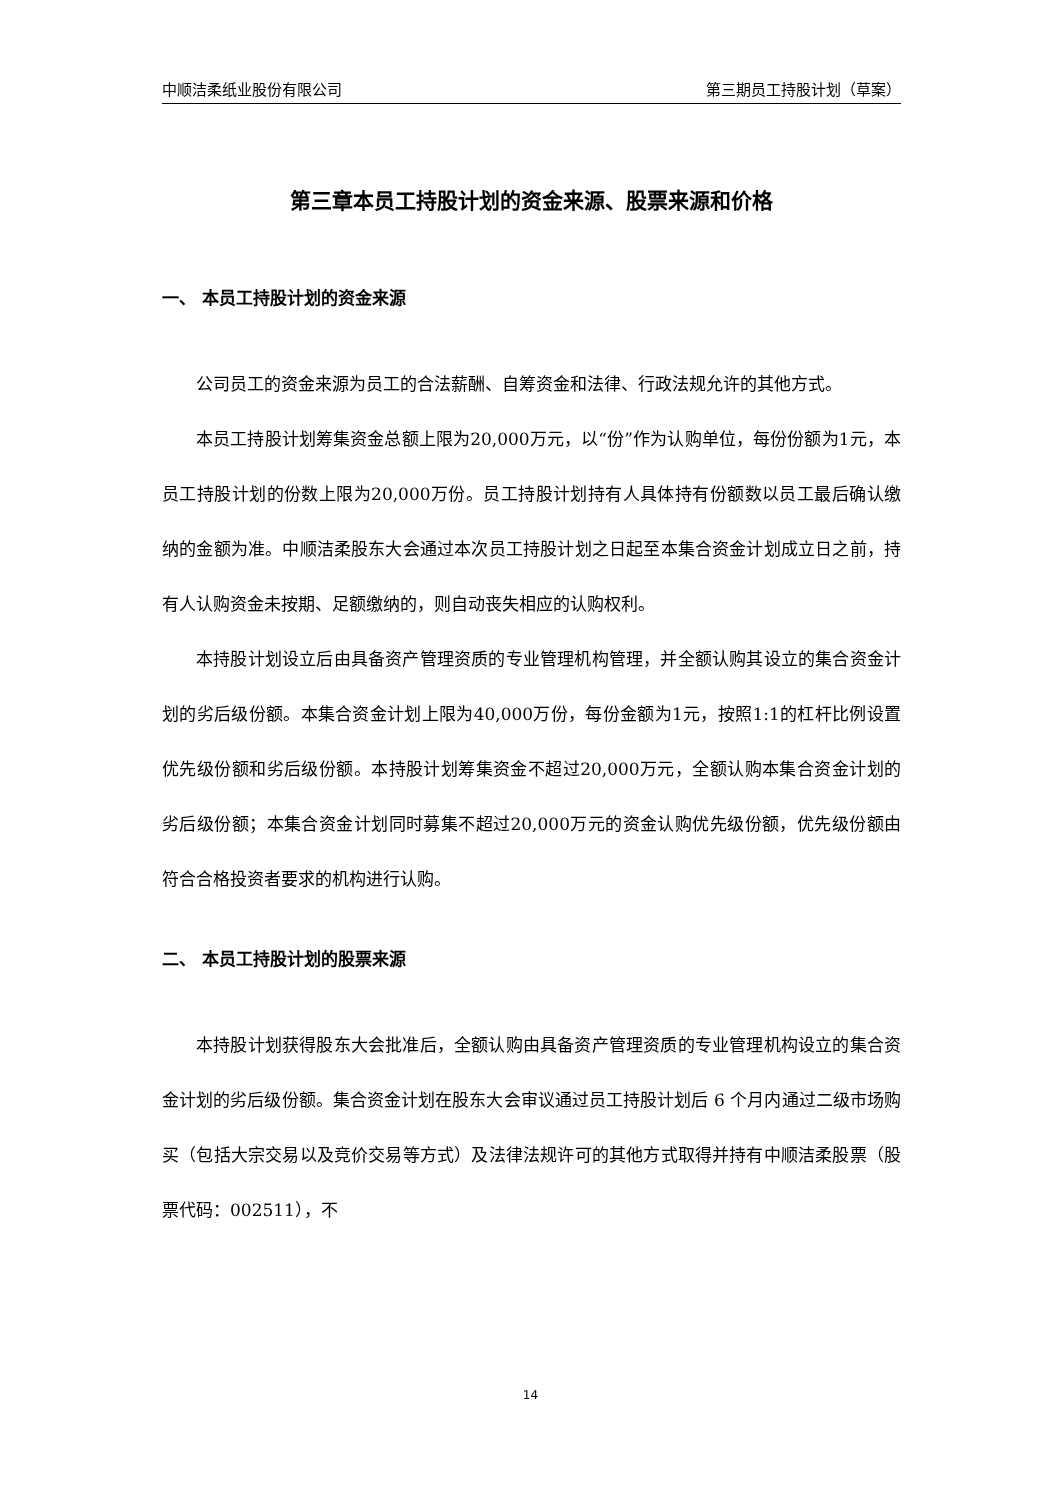中顺洁柔纸业股份有限公司 第三期员工持股计划（草案）
第三章本员工持股计划的资金来源、股票来源和价格
一、 本员工持股计划的资金来源
公司员工的资金来源为员工的合法薪酬、自筹资金和法律、行政法规允许的其他方式。
本员工持股计划筹集资金总额上限为20,000万元，以“份”作为认购单位，每份份额为1元，本员工持股计划的份数上限为20,000万份。员工持股计划持有人具体持有份额数以员工最后确认缴纳的金额为准。中顺洁柔股东大会通过本次员工持股计划之日起至本集合资金计划成立日之前，持有人认购资金未按期、足额缴纳的，则自动丧失相应的认购权利。
本持股计划设立后由具备资产管理资质的专业管理机构管理，并全额认购其设立的集合资金计划的劣后级份额。本集合资金计划上限为40,000万份，每份金额为1元，按照1:1的杠杆比例设置优先级份额和劣后级份额。本持股计划筹集资金不超过20,000万元，全额认购本集合资金计划的劣后级份额；本集合资金计划同时募集不超过20,000万元的资金认购优先级份额，优先级份额由符合合格投资者要求的机构进行认购。
二、 本员工持股计划的股票来源
本持股计划获得股东大会批准后，全额认购由具备资产管理资质的专业管理机构设立的集合资金计划的劣后级份额。集合资金计划在股东大会审议通过员工持股计划后 6 个月内通过二级市场购买（包括大宗交易以及竞价交易等方式）及法律法规许可的其他方式取得并持有中顺洁柔股票（股票代码：002511），不
14